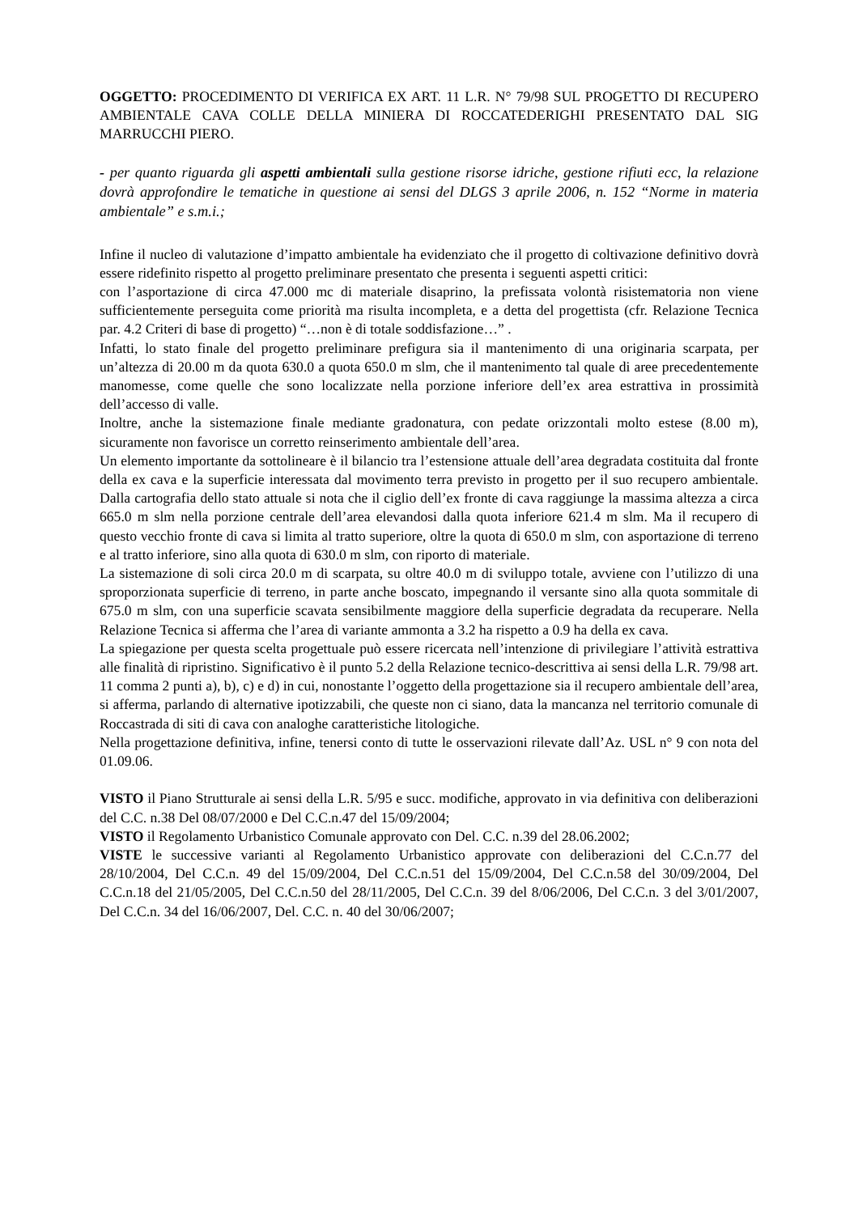OGGETTO: PROCEDIMENTO DI VERIFICA EX ART. 11 L.R. N° 79/98 SUL PROGETTO DI RECUPERO AMBIENTALE CAVA COLLE DELLA MINIERA DI ROCCATEDERIGHI PRESENTATO DAL SIG MARRUCCHI PIERO.
- per quanto riguarda gli aspetti ambientali sulla gestione risorse idriche, gestione rifiuti ecc, la relazione dovrà approfondire le tematiche in questione ai sensi del DLGS 3 aprile 2006, n. 152 “Norme in materia ambientale” e s.m.i.;
Infine il nucleo di valutazione d’impatto ambientale ha evidenziato che il progetto di coltivazione definitivo dovrà essere ridefinito rispetto al progetto preliminare presentato che presenta i seguenti aspetti critici:
con l’asportazione di circa 47.000 mc di materiale disaprino, la prefissata volontà risistematoria non viene sufficientemente perseguita come priorità ma risulta incompleta, e a detta del progettista (cfr. Relazione Tecnica par. 4.2 Criteri di base di progetto) “…non è di totale soddisfazione…” .
Infatti, lo stato finale del progetto preliminare prefigura sia il mantenimento di una originaria scarpata, per un’altezza di 20.00 m da quota 630.0 a quota 650.0 m slm, che il mantenimento tal quale di aree precedentemente manomesse, come quelle che sono localizzate nella porzione inferiore dell’ex area estrattiva in prossimità dell’accesso di valle.
Inoltre, anche la sistemazione finale mediante gradonatura, con pedate orizzontali molto estese (8.00 m), sicuramente non favorisce un corretto reinserimento ambientale dell’area.
Un elemento importante da sottolineare è il bilancio tra l’estensione attuale dell’area degradata costituita dal fronte della ex cava e la superficie interessata dal movimento terra previsto in progetto per il suo recupero ambientale. Dalla cartografia dello stato attuale si nota che il ciglio dell’ex fronte di cava raggiunge la massima altezza a circa 665.0 m slm nella porzione centrale dell’area elevandosi dalla quota inferiore 621.4 m slm. Ma il recupero di questo vecchio fronte di cava si limita al tratto superiore, oltre la quota di 650.0 m slm, con asportazione di terreno e al tratto inferiore, sino alla quota di 630.0 m slm, con riporto di materiale.
La sistemazione di soli circa 20.0 m di scarpata, su oltre 40.0 m di sviluppo totale, avviene con l’utilizzo di una sproporzionata superficie di terreno, in parte anche boscato, impegnando il versante sino alla quota sommitale di 675.0 m slm, con una superficie scavata sensibilmente maggiore della superficie degradata da recuperare. Nella Relazione Tecnica si afferma che l’area di variante ammonta a 3.2 ha rispetto a 0.9 ha della ex cava.
La spiegazione per questa scelta progettuale può essere ricercata nell’intenzione di privilegiare l’attività estrattiva alle finalità di ripristino. Significativo è il punto 5.2 della Relazione tecnico-descrittiva ai sensi della L.R. 79/98 art. 11 comma 2 punti a), b), c) e d) in cui, nonostante l’oggetto della progettazione sia il recupero ambientale dell’area, si afferma, parlando di alternative ipotizzabili, che queste non ci siano, data la mancanza nel territorio comunale di Roccastrada di siti di cava con analoghe caratteristiche litologiche.
Nella progettazione definitiva, infine, tenersi conto di tutte le osservazioni rilevate dall’Az. USL n° 9 con nota del 01.09.06.
VISTO il Piano Strutturale ai sensi della L.R. 5/95 e succ. modifiche, approvato in via definitiva con deliberazioni del C.C. n.38 Del 08/07/2000 e Del C.C.n.47 del 15/09/2004;
VISTO il Regolamento Urbanistico Comunale approvato con Del. C.C. n.39 del 28.06.2002;
VISTE le successive varianti al Regolamento Urbanistico approvate con deliberazioni del C.C.n.77 del 28/10/2004, Del C.C.n. 49 del 15/09/2004, Del C.C.n.51 del 15/09/2004, Del C.C.n.58 del 30/09/2004, Del C.C.n.18 del 21/05/2005, Del C.C.n.50 del 28/11/2005, Del C.C.n. 39 del 8/06/2006, Del C.C.n. 3 del 3/01/2007, Del C.C.n. 34 del 16/06/2007, Del. C.C. n. 40 del 30/06/2007;